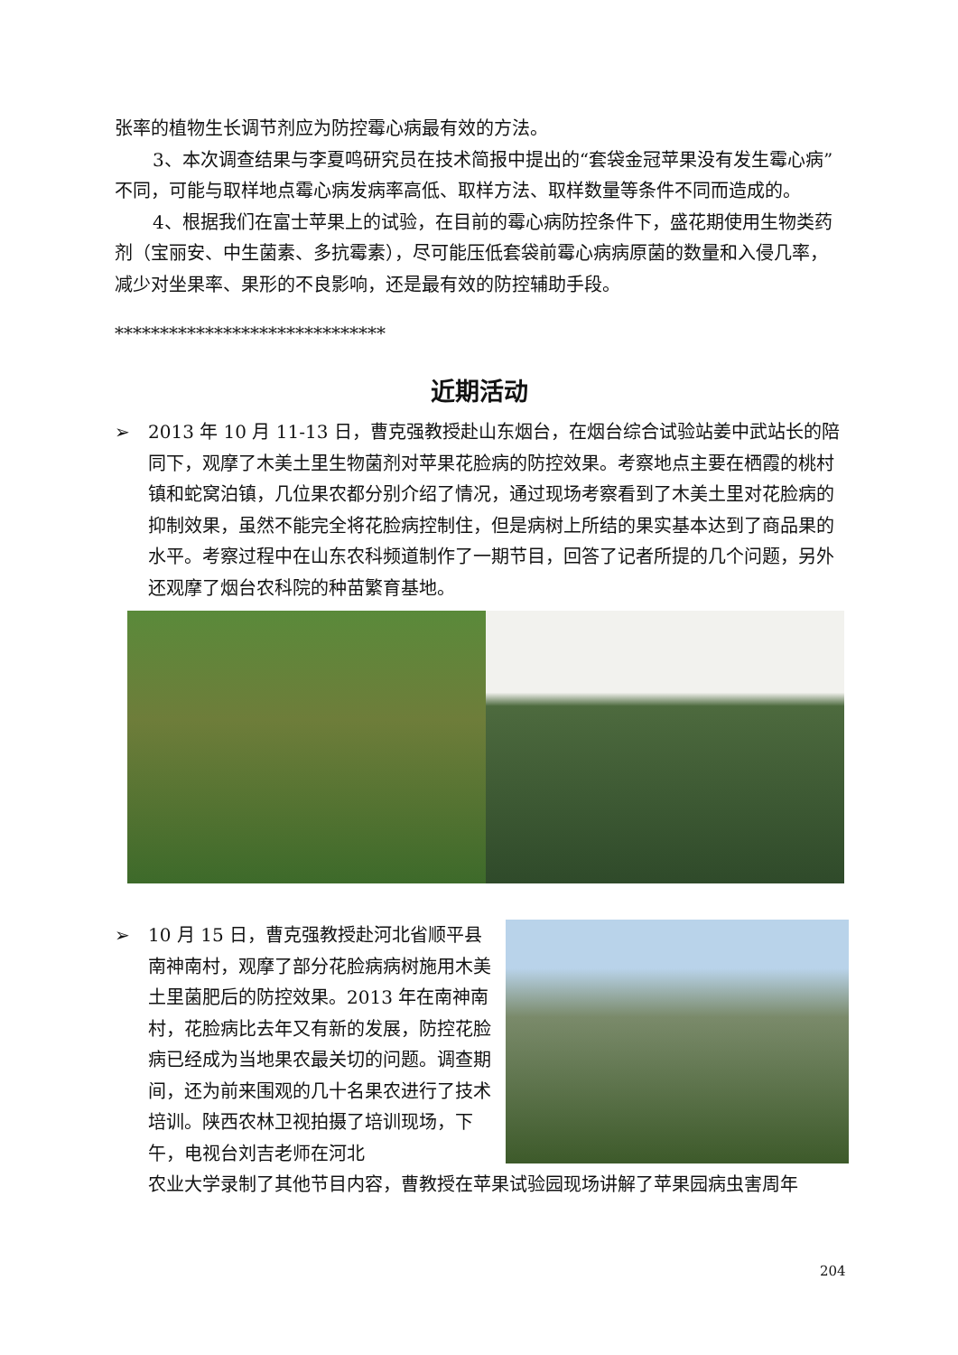张率的植物生长调节剂应为防控霉心病最有效的方法。
3、本次调查结果与李夏鸣研究员在技术简报中提出的“套袋金冠苹果没有发生霉心病”不同，可能与取样地点霉心病发病率高低、取样方法、取样数量等条件不同而造成的。
4、根据我们在富士苹果上的试验，在目前的霉心病防控条件下，盛花期使用生物类药剂（宝丽安、中生菌素、多抗霉素），尽可能压低套袋前霉心病病原菌的数量和入侵几率，减少对坐果率、果形的不良影响，还是最有效的防控辅助手段。
******************************
近期活动
➢ 2013 年 10 月 11-13 日，曹克强教授赴山东烟台，在烟台综合试验站姜中武站长的陪同下，观摩了木美土里生物菌剂对苹果花脸病的防控效果。考察地点主要在栖霞的桃村镇和蛇窝泊镇，几位果农都分别介绍了情况，通过现场考察看到了木美土里对花脸病的抑制效果，虽然不能完全将花脸病控制住，但是病树上所结的果实基本达到了商品果的水平。考察过程中在山东农科频道制作了一期节目，回答了记者所提的几个问题，另外还观摩了烟台农科院的种苗繁育基地。
➢ 10 月 15 日，曹克强教授赴河北省顺平县南神南村，观摩了部分花脸病病树施用木美土里菌肥后的防控效果。2013 年在南神南村，花脸病比去年又有新的发展，防控花脸病已经成为当地果农最关切的问题。调查期间，还为前来围观的几十名果农进行了技术培训。陕西农林卫视拍摄了培训现场，下午，电视台刘吉老师在河北
农业大学录制了其他节目内容，曹教授在苹果试验园现场讲解了苹果园病虫害周年
204